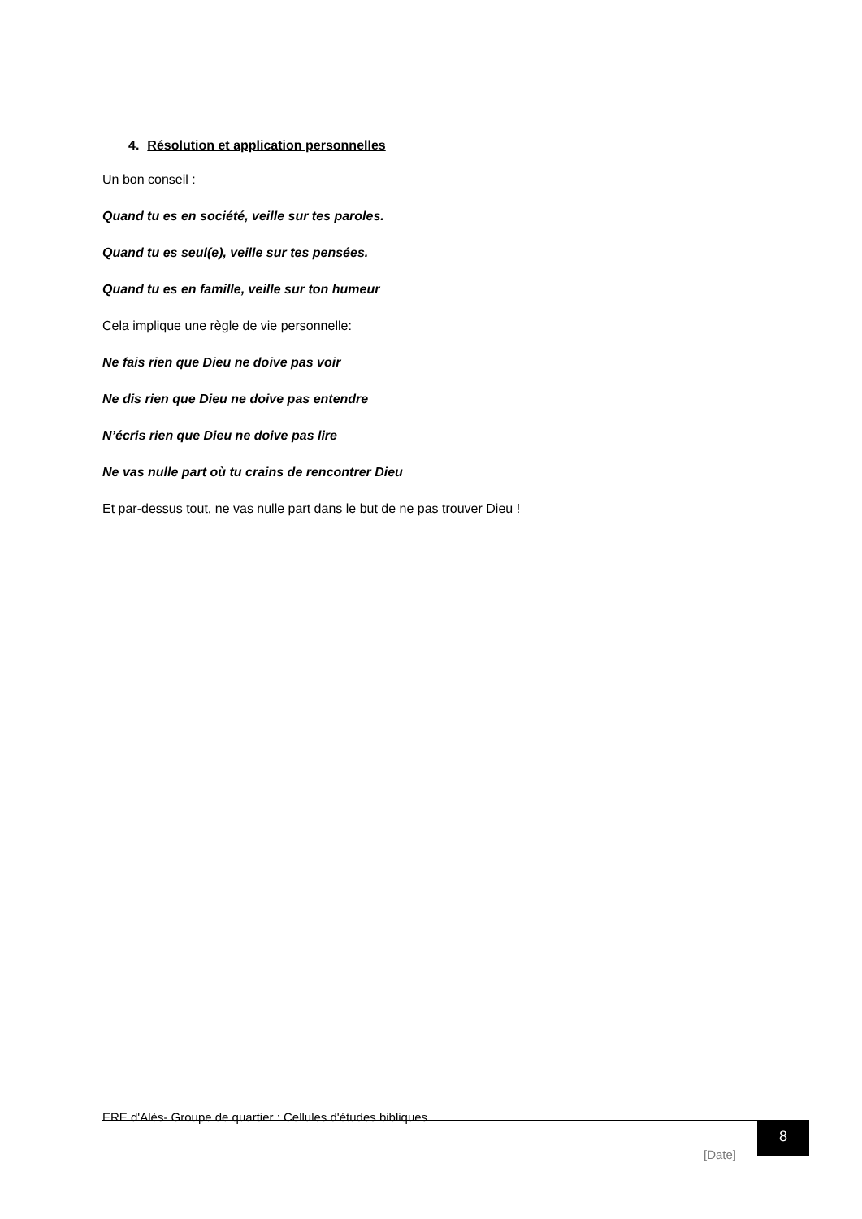4. Résolution et application personnelles
Un bon conseil :
Quand tu es en société, veille sur tes paroles.
Quand tu es seul(e), veille sur tes pensées.
Quand tu es en famille, veille sur ton humeur
Cela implique une règle de vie personnelle:
Ne fais rien que Dieu ne doive pas voir
Ne dis rien que Dieu ne doive pas entendre
N’écris rien que Dieu ne doive pas lire
Ne vas nulle part où tu crains de rencontrer Dieu
Et par-dessus tout, ne vas nulle part dans le but de ne pas trouver Dieu !
ERE d'Alès- Groupe de quartier : Cellules d'études bibliques
[Date]
8